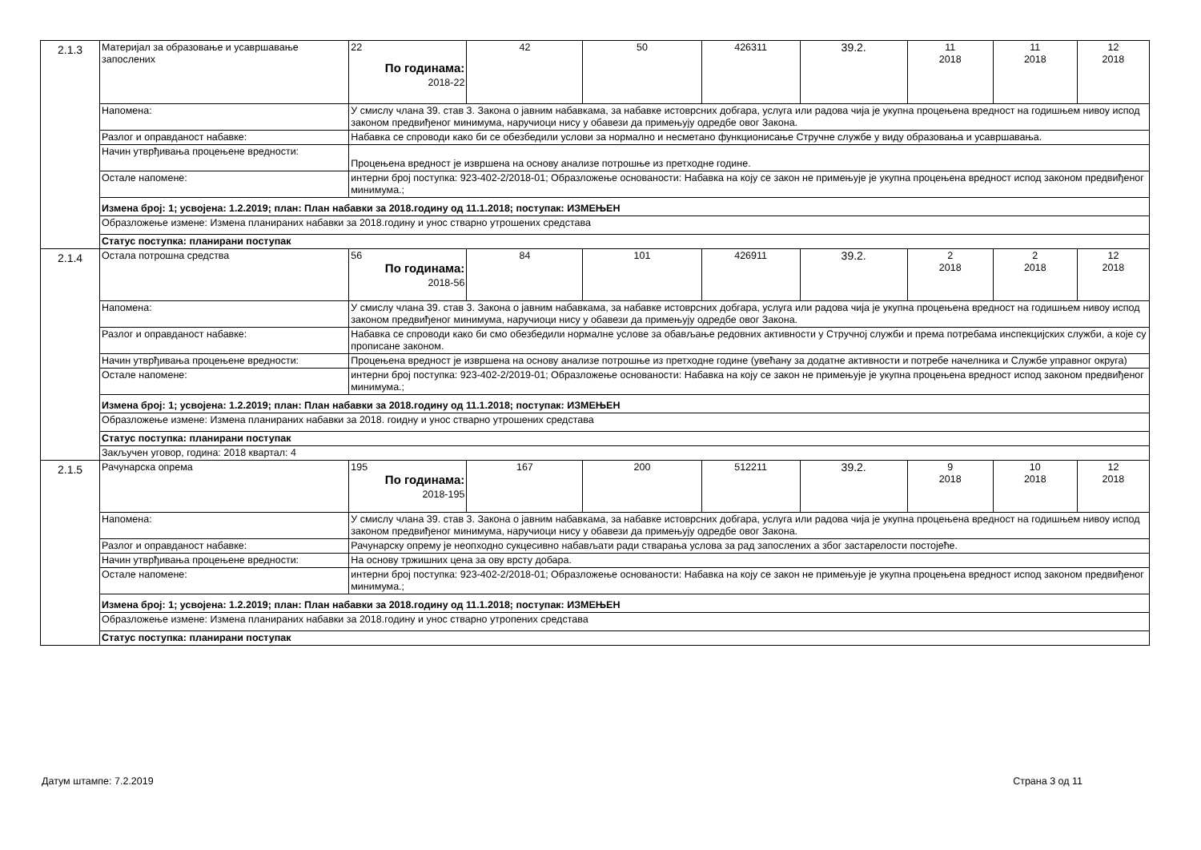| 2.1.3 | Материјал за образовање и усавршавање запослених | 22 По годинама: 2018-22 | 42 | 50 | 426311 | 39.2. | 11 2018 | 11 2018 | 12 2018 |
| | Напомена: | У смислу члана 39. став 3. Закона о јавним набавкама, за набавке истоврсних добгара, услуга или радова чија је укупна процењена вредност на годишњем нивоу испод законом предвиђеног минимума, наручиоци нису у обавези да примењују одредбе овог Закона. | | | | | | | |
| | Разлог и оправданост набавке: | Набавка се спроводи како би се обезбедили услови за нормално и несметано функционисање Стручне службе у виду образовања и усавршавања. | | | | | | | |
| | Начин утврђивања процењене вредности: | Процењена вредност је извршена на основу анализе потрошње из претходне године. | | | | | | | |
| | Остале напомене: | интерни број поступка: 923-402-2/2018-01; Образложење основаности: Набавка на коју се закон не примењује је укупна процењена вредност испод законом предвиђеног минимума.; | | | | | | | |
| | Измена број: 1; усвојена: 1.2.2019; план: План набавки за 2018.годину од 11.1.2018; поступак: ИЗМЕЊЕН | | | | | | | | |
| | Образложење измене: Измена планираних набавки за 2018.годину и унос стварно утрошених средстава | | | | | | | | |
| | Статус поступка: планирани поступак | | | | | | | | |
| 2.1.4 | Остала потрошна средства | 56 По годинама: 2018-56 | 84 | 101 | 426911 | 39.2. | 2 2018 | 2 2018 | 12 2018 |
| | Напомена: | У смислу члана 39. став 3. Закона о јавним набавкама, за набавке истоврсних добгара, услуга или радова чија је укупна процењена вредност на годишњем нивоу испод законом предвиђеног минимума, наручиоци нису у обавези да примењују одредбе овог Закона. | | | | | | | |
| | Разлог и оправданост набавке: | Набавка се спроводи како би смо обезбедили нормалне услове за обављање редовних активности у Стручној служби и према потребама инспекцијских служби, а које су прописане законом. | | | | | | | |
| | Начин утврђивања процењене вредности: | Процењена вредност је извршена на основу анализе потрошње из претходне године (увећану за додатне активности и потребе начелника и Службе управног округа) | | | | | | | |
| | Остале напомене: | интерни број поступка: 923-402-2/2019-01; Образложење основаности: Набавка на коју се закон не примењује је укупна процењена вредност испод законом предвиђеног минимума.; | | | | | | | |
| | Измена број: 1; усвојена: 1.2.2019; план: План набавки за 2018.годину од 11.1.2018; поступак: ИЗМЕЊЕН | | | | | | | | |
| | Образложење измене: Измена планираних набавки за 2018. гоидну и унос стварно утрошених средстава | | | | | | | | |
| | Статус поступка: планирани поступак | | | | | | | | |
| | Закључен уговор, година: 2018 квартал: 4 | | | | | | | | |
| 2.1.5 | Рачунарска опрема | 195 По годинама: 2018-195 | 167 | 200 | 512211 | 39.2. | 9 2018 | 10 2018 | 12 2018 |
| | Напомена: | У смислу члана 39. став 3. Закона о јавним набавкама, за набавке истоврсних добгара, услуга или радова чија је укупна процењена вредност на годишњем нивоу испод законом предвиђеног минимума, наручиоци нису у обавези да примењују одредбе овог Закона. | | | | | | | |
| | Разлог и оправданост набавке: | Рачунарску опрему је неопходно сукцесивно набављати ради стварања услова за рад запослених а због застарелости постојеће. | | | | | | | |
| | Начин утврђивања процењене вредности: | На основу тржишних цена за ову врсту добара. | | | | | | | |
| | Остале напомене: | интерни број поступка: 923-402-2/2018-01; Образложење основаности: Набавка на коју се закон не примењује је укупна процењена вредност испод законом предвиђеног минимума.; | | | | | | | |
| | Измена број: 1; усвојена: 1.2.2019; план: План набавки за 2018.годину од 11.1.2018; поступак: ИЗМЕЊЕН | | | | | | | | |
| | Образложење измене: Измена планираних набавки за 2018.годину и унос стварно утропених средстава | | | | | | | | |
| | Статус поступка: планирани поступак | | | | | | | | |
Датум штампе: 7.2.2019 Страна 3 од 11